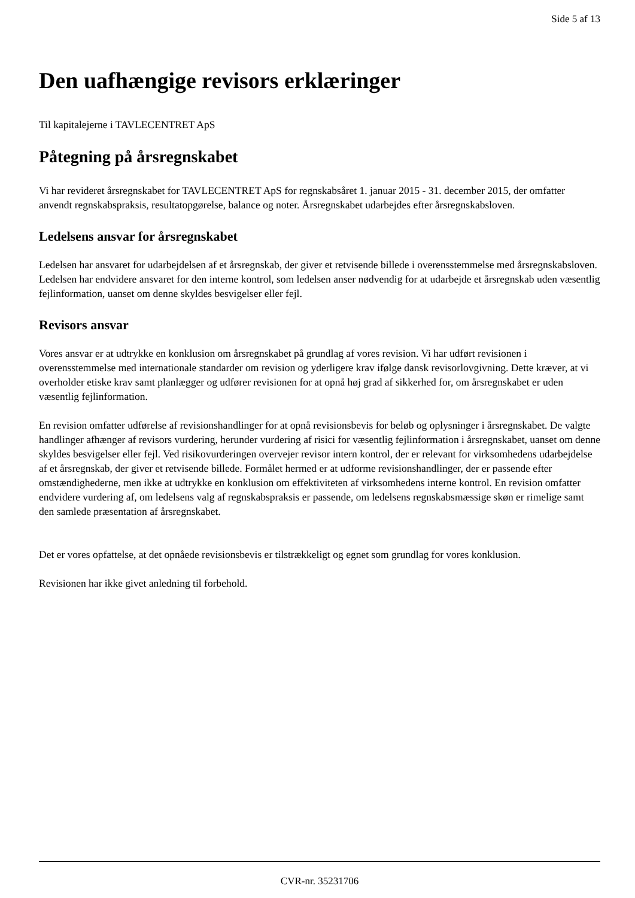Side 5 af 13
Den uafhængige revisors erklæringer
Til kapitalejerne i TAVLECENTRET ApS
Påtegning på årsregnskabet
Vi har revideret årsregnskabet for TAVLECENTRET ApS for regnskabsåret 1. januar 2015 - 31. december 2015, der omfatter anvendt regnskabspraksis, resultatopgørelse, balance og noter. Årsregnskabet udarbejdes efter årsregnskabsloven.
Ledelsens ansvar for årsregnskabet
Ledelsen har ansvaret for udarbejdelsen af et årsregnskab, der giver et retvisende billede i overensstemmelse med årsregnskabsloven. Ledelsen har endvidere ansvaret for den interne kontrol, som ledelsen anser nødvendig for at udarbejde et årsregnskab uden væsentlig fejlinformation, uanset om denne skyldes besvigelser eller fejl.
Revisors ansvar
Vores ansvar er at udtrykke en konklusion om årsregnskabet på grundlag af vores revision. Vi har udført revisionen i overensstemmelse med internationale standarder om revision og yderligere krav ifølge dansk revisorlovgivning. Dette kræver, at vi overholder etiske krav samt planlægger og udfører revisionen for at opnå høj grad af sikkerhed for, om årsregnskabet er uden væsentlig fejlinformation.
En revision omfatter udførelse af revisionshandlinger for at opnå revisionsbevis for beløb og oplysninger i årsregnskabet. De valgte handlinger afhænger af revisors vurdering, herunder vurdering af risici for væsentlig fejlinformation i årsregnskabet, uanset om denne skyldes besvigelser eller fejl. Ved risikovurderingen overvejer revisor intern kontrol, der er relevant for virksomhedens udarbejdelse af et årsregnskab, der giver et retvisende billede. Formålet hermed er at udforme revisionshandlinger, der er passende efter omstændighederne, men ikke at udtrykke en konklusion om effektiviteten af virksomhedens interne kontrol. En revision omfatter endvidere vurdering af, om ledelsens valg af regnskabspraksis er passende, om ledelsens regnskabsmæssige skøn er rimelige samt den samlede præsentation af årsregnskabet.
Det er vores opfattelse, at det opnåede revisionsbevis er tilstrækkeligt og egnet som grundlag for vores konklusion.
Revisionen har ikke givet anledning til forbehold.
CVR-nr. 35231706